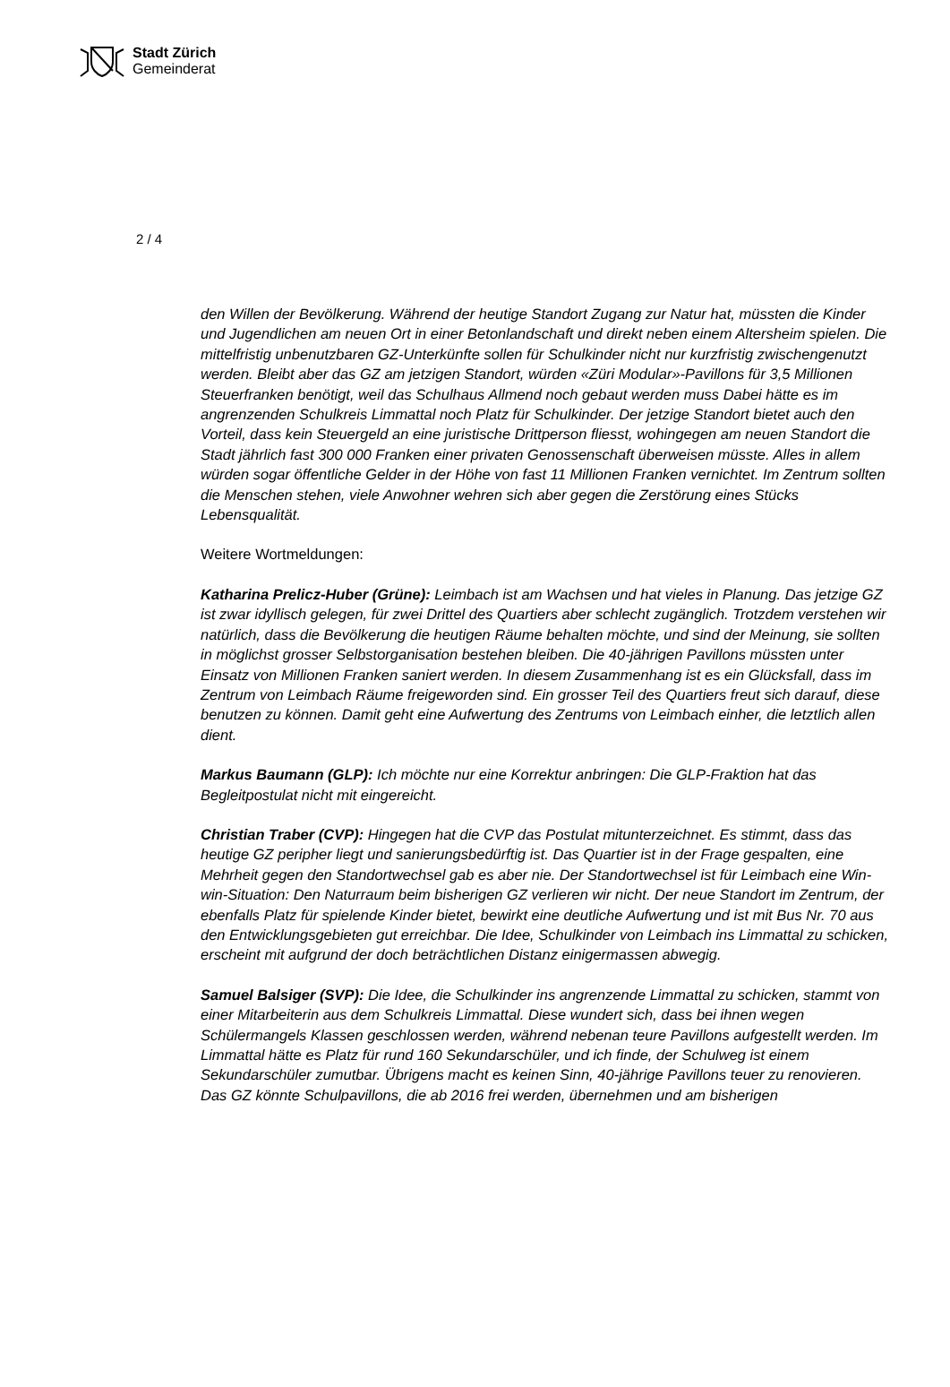Stadt Zürich
Gemeinderat
2 / 4
den Willen der Bevölkerung. Während der heutige Standort Zugang zur Natur hat, müssten die Kinder und Jugendlichen am neuen Ort in einer Betonlandschaft und direkt neben einem Altersheim spielen. Die mittelfristig unbenutzbaren GZ-Unterkünfte sollen für Schulkinder nicht nur kurzfristig zwischengenutzt werden. Bleibt aber das GZ am jetzigen Standort, würden «Züri Modular»-Pavillons für 3,5 Millionen Steuerfranken benötigt, weil das Schulhaus Allmend noch gebaut werden muss Dabei hätte es im angrenzenden Schulkreis Limmattal noch Platz für Schulkinder. Der jetzige Standort bietet auch den Vorteil, dass kein Steuergeld an eine juristische Drittperson fliesst, wohingegen am neuen Standort die Stadt jährlich fast 300 000 Franken einer privaten Genossenschaft überweisen müsste. Alles in allem würden sogar öffentliche Gelder in der Höhe von fast 11 Millionen Franken vernichtet. Im Zentrum sollten die Menschen stehen, viele Anwohner wehren sich aber gegen die Zerstörung eines Stücks Lebensqualität.
Weitere Wortmeldungen:
Katharina Prelicz-Huber (Grüne): Leimbach ist am Wachsen und hat vieles in Planung. Das jetzige GZ ist zwar idyllisch gelegen, für zwei Drittel des Quartiers aber schlecht zugänglich. Trotzdem verstehen wir natürlich, dass die Bevölkerung die heutigen Räume behalten möchte, und sind der Meinung, sie sollten in möglichst grosser Selbstorganisation bestehen bleiben. Die 40-jährigen Pavillons müssten unter Einsatz von Millionen Franken saniert werden. In diesem Zusammenhang ist es ein Glücksfall, dass im Zentrum von Leimbach Räume freigeworden sind. Ein grosser Teil des Quartiers freut sich darauf, diese benutzen zu können. Damit geht eine Aufwertung des Zentrums von Leimbach einher, die letztlich allen dient.
Markus Baumann (GLP): Ich möchte nur eine Korrektur anbringen: Die GLP-Fraktion hat das Begleitpostulat nicht mit eingereicht.
Christian Traber (CVP): Hingegen hat die CVP das Postulat mitunterzeichnet. Es stimmt, dass das heutige GZ peripher liegt und sanierungsbedürftig ist. Das Quartier ist in der Frage gespalten, eine Mehrheit gegen den Standortwechsel gab es aber nie. Der Standortwechsel ist für Leimbach eine Win-win-Situation: Den Naturraum beim bisherigen GZ verlieren wir nicht. Der neue Standort im Zentrum, der ebenfalls Platz für spielende Kinder bietet, bewirkt eine deutliche Aufwertung und ist mit Bus Nr. 70 aus den Entwicklungsgebieten gut erreichbar. Die Idee, Schulkinder von Leimbach ins Limmattal zu schicken, erscheint mit aufgrund der doch beträchtlichen Distanz einigermassen abwegig.
Samuel Balsiger (SVP): Die Idee, die Schulkinder ins angrenzende Limmattal zu schicken, stammt von einer Mitarbeiterin aus dem Schulkreis Limmattal. Diese wundert sich, dass bei ihnen wegen Schülermangels Klassen geschlossen werden, während nebenan teure Pavillons aufgestellt werden. Im Limmattal hätte es Platz für rund 160 Sekundarschüler, und ich finde, der Schulweg ist einem Sekundarschüler zumutbar. Übrigens macht es keinen Sinn, 40-jährige Pavillons teuer zu renovieren. Das GZ könnte Schulpavillons, die ab 2016 frei werden, übernehmen und am bisherigen